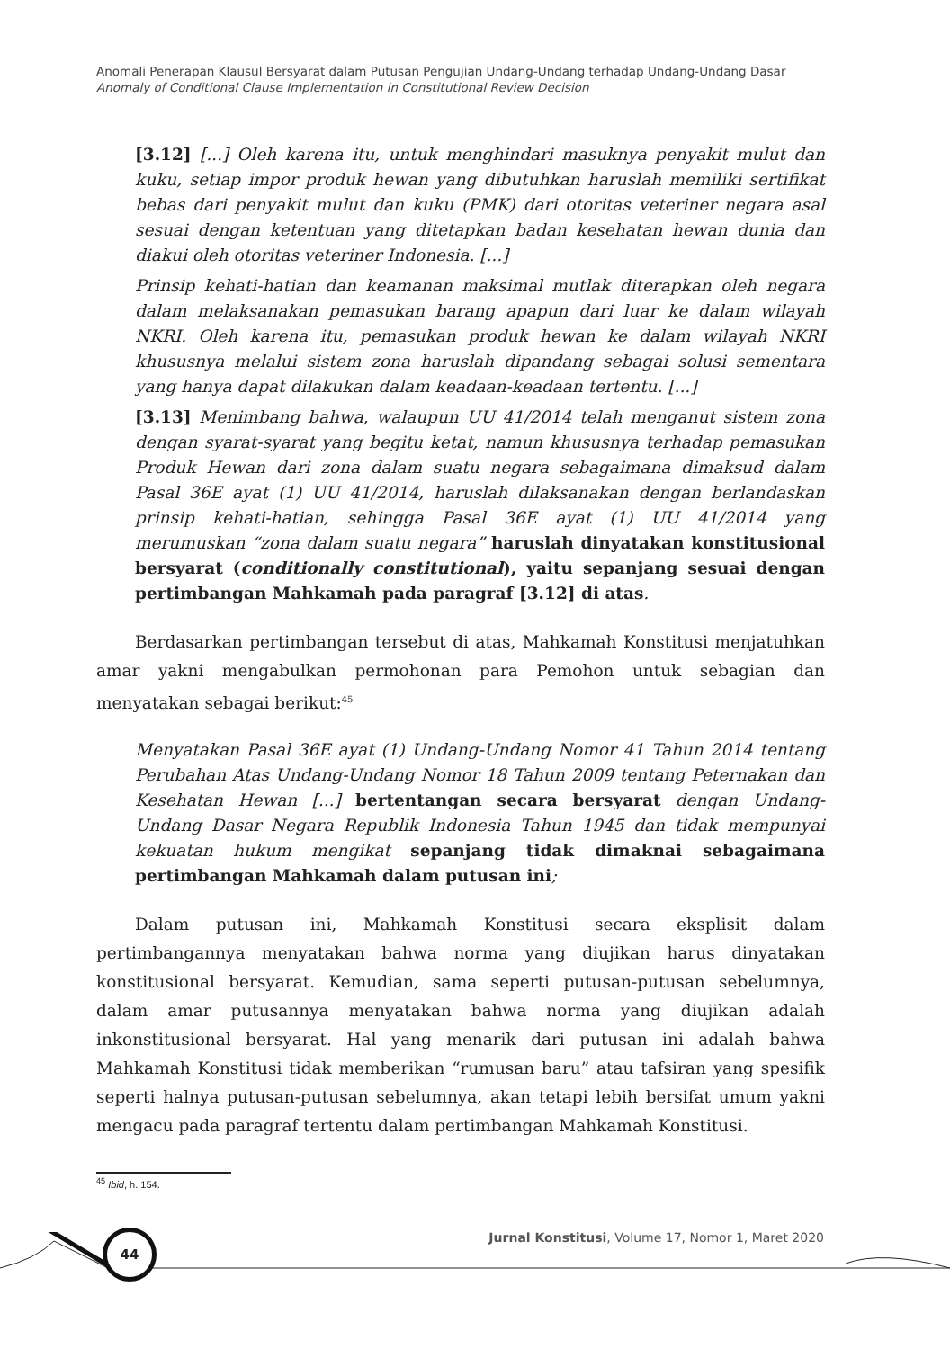Anomali Penerapan Klausul Bersyarat dalam Putusan Pengujian Undang-Undang terhadap Undang-Undang Dasar
Anomaly of Conditional Clause Implementation in Constitutional Review Decision
[3.12] [...] Oleh karena itu, untuk menghindari masuknya penyakit mulut dan kuku, setiap impor produk hewan yang dibutuhkan haruslah memiliki sertifikat bebas dari penyakit mulut dan kuku (PMK) dari otoritas veteriner negara asal sesuai dengan ketentuan yang ditetapkan badan kesehatan hewan dunia dan diakui oleh otoritas veteriner Indonesia. [...]
Prinsip kehati-hatian dan keamanan maksimal mutlak diterapkan oleh negara dalam melaksanakan pemasukan barang apapun dari luar ke dalam wilayah NKRI. Oleh karena itu, pemasukan produk hewan ke dalam wilayah NKRI khususnya melalui sistem zona haruslah dipandang sebagai solusi sementara yang hanya dapat dilakukan dalam keadaan-keadaan tertentu. [...]
[3.13] Menimbang bahwa, walaupun UU 41/2014 telah menganut sistem zona dengan syarat-syarat yang begitu ketat, namun khususnya terhadap pemasukan Produk Hewan dari zona dalam suatu negara sebagaimana dimaksud dalam Pasal 36E ayat (1) UU 41/2014, haruslah dilaksanakan dengan berlandaskan prinsip kehati-hatian, sehingga Pasal 36E ayat (1) UU 41/2014 yang merumuskan “zona dalam suatu negara” haruslah dinyatakan konstitusional bersyarat (conditionally constitutional), yaitu sepanjang sesuai dengan pertimbangan Mahkamah pada paragraf [3.12] di atas.
Berdasarkan pertimbangan tersebut di atas, Mahkamah Konstitusi menjatuhkan amar yakni mengabulkan permohonan para Pemohon untuk sebagian dan menyatakan sebagai berikut:<sup>45</sup>
Menyatakan Pasal 36E ayat (1) Undang-Undang Nomor 41 Tahun 2014 tentang Perubahan Atas Undang-Undang Nomor 18 Tahun 2009 tentang Peternakan dan Kesehatan Hewan [...] bertentangan secara bersyarat dengan Undang-Undang Dasar Negara Republik Indonesia Tahun 1945 dan tidak mempunyai kekuatan hukum mengikat sepanjang tidak dimaknai sebagaimana pertimbangan Mahkamah dalam putusan ini;
Dalam putusan ini, Mahkamah Konstitusi secara eksplisit dalam pertimbangannya menyatakan bahwa norma yang diujikan harus dinyatakan konstitusional bersyarat. Kemudian, sama seperti putusan-putusan sebelumnya, dalam amar putusannya menyatakan bahwa norma yang diujikan adalah inkonstitusional bersyarat. Hal yang menarik dari putusan ini adalah bahwa Mahkamah Konstitusi tidak memberikan “rumusan baru” atau tafsiran yang spesifik seperti halnya putusan-putusan sebelumnya, akan tetapi lebih bersifat umum yakni mengacu pada paragraf tertentu dalam pertimbangan Mahkamah Konstitusi.
<sup>45</sup> Ibid, h. 154.
44
Jurnal Konstitusi, Volume 17, Nomor 1, Maret 2020